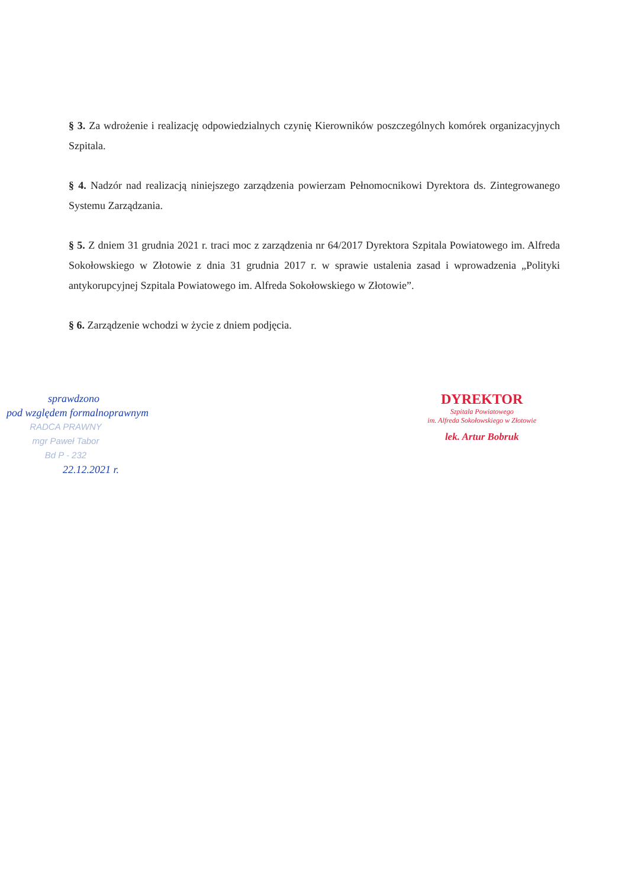§ 3. Za wdrożenie i realizację odpowiedzialnych czynię Kierowników poszczególnych komórek organizacyjnych Szpitala.
§ 4. Nadzór nad realizacją niniejszego zarządzenia powierzam Pełnomocnikowi Dyrektora ds. Zintegrowanego Systemu Zarządzania.
§ 5. Z dniem 31 grudnia 2021 r. traci moc z zarządzenia nr 64/2017 Dyrektora Szpitala Powiatowego im. Alfreda Sokołowskiego w Złotowie z dnia 31 grudnia 2017 r. w sprawie ustalenia zasad i wprowadzenia „Polityki antykorupcyjnej Szpitala Powiatowego im. Alfreda Sokołowskiego w Złotowie”.
§ 6. Zarządzenie wchodzi w życie z dniem podjęcia.
sprawdzono
pod względem formalnoprawnym
RADCA PRAWNY
mgr Paweł Tabor
Bd P - 232
22.12.2021 r.
DYREKTOR
Szpitala Powiatowego
im. Alfreda Sokołowskiego w Złotowie
lek. Artur Bobruk